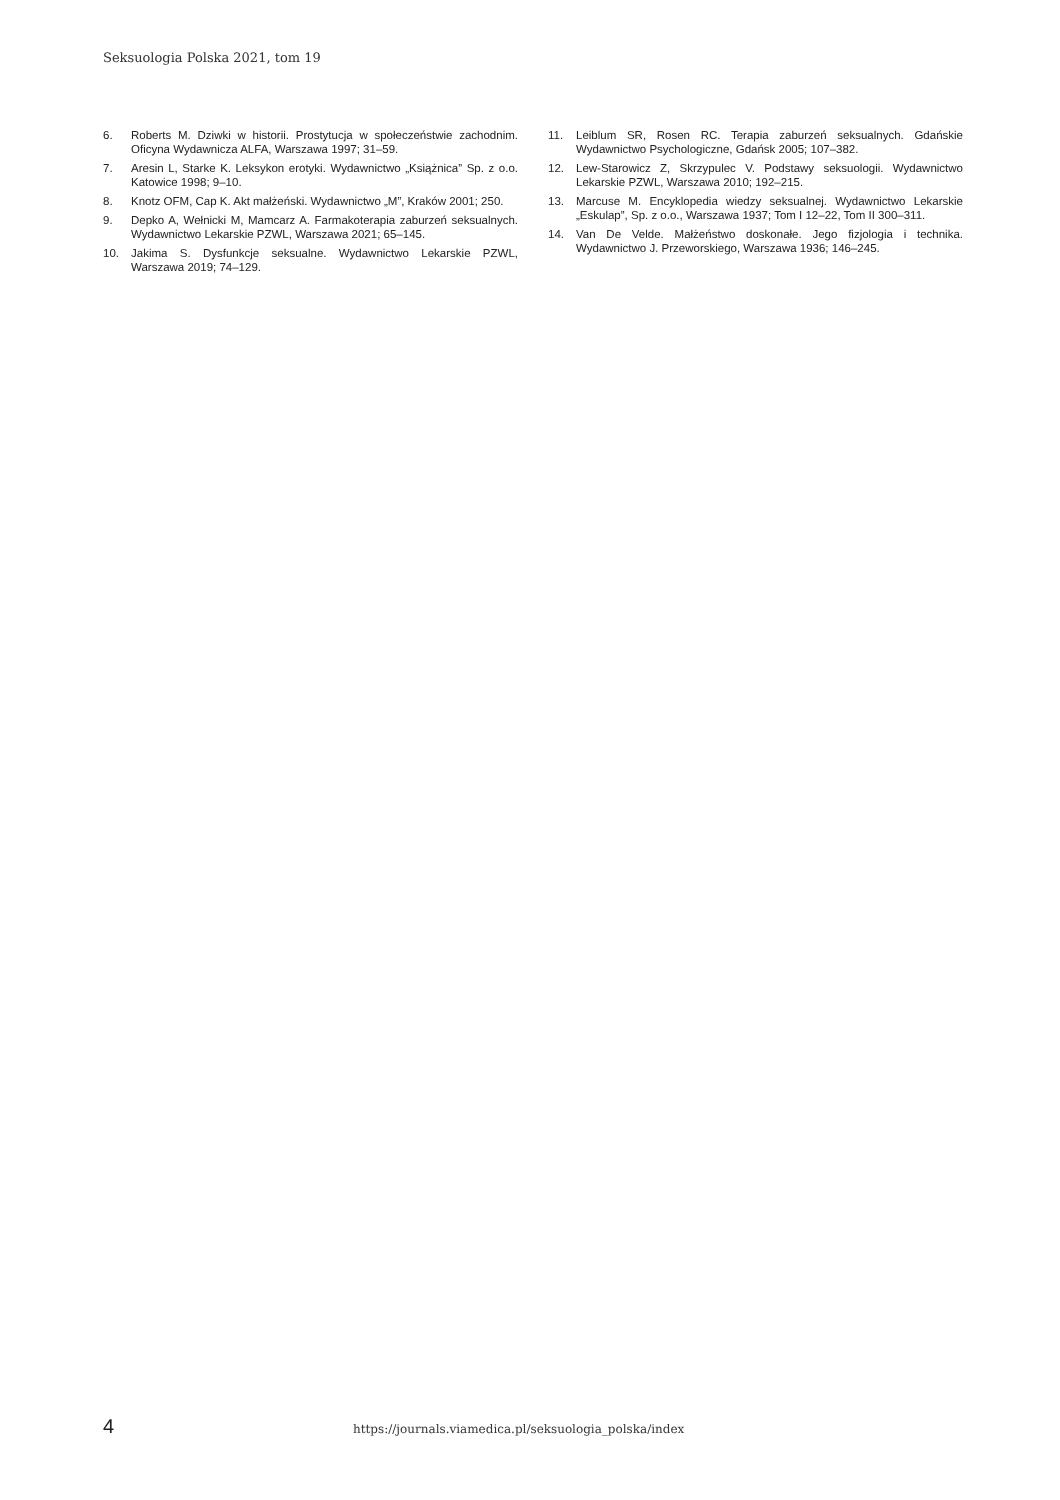Seksuologia Polska 2021, tom 19
6. Roberts M. Dziwki w historii. Prostytucja w społeczeństwie zachodnim. Oficyna Wydawnicza ALFA, Warszawa 1997; 31–59.
7. Aresin L, Starke K. Leksykon erotyki. Wydawnictwo „Książnica” Sp. z o.o. Katowice 1998; 9–10.
8. Knotz OFM, Cap K. Akt małżeński. Wydawnictwo „M”, Kraków 2001; 250.
9. Depko A, Wełnicki M, Mamcarz A. Farmakoterapia zaburzeń seksualnych. Wydawnictwo Lekarskie PZWL, Warszawa 2021; 65–145.
10. Jakima S. Dysfunkcje seksualne. Wydawnictwo Lekarskie PZWL, Warszawa 2019; 74–129.
11. Leiblum SR, Rosen RC. Terapia zaburzeń seksualnych. Gdańskie Wydawnictwo Psychologiczne, Gdańsk 2005; 107–382.
12. Lew-Starowicz Z, Skrzypulec V. Podstawy seksuologii. Wydawnictwo Lekarskie PZWL, Warszawa 2010; 192–215.
13. Marcuse M. Encyklopedia wiedzy seksualnej. Wydawnictwo Lekarskie „Eskulap”, Sp. z o.o., Warszawa 1937; Tom I 12–22, Tom II 300–311.
14. Van De Velde. Małżeństwo doskonałe. Jego fizjologia i technika. Wydawnictwo J. Przeworskiego, Warszawa 1936; 146–245.
4 https://journals.viamedica.pl/seksuologia_polska/index